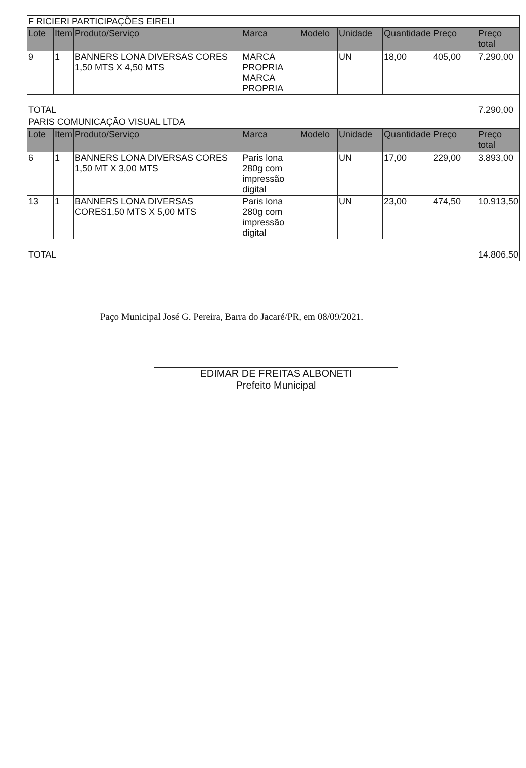| F RICIERI PARTICIPAÇÕES EIRELI | | | | | | | | |
| Lote | Item | Produto/Serviço | Marca | Modelo | Unidade | Quantidade | Preço | Preço total |
| 9 | 1 | BANNERS LONA DIVERSAS CORES 1,50 MTS X 4,50 MTS | MARCA PROPRIA MARCA PROPRIA | | UN | 18,00 | 405,00 | 7.290,00 |
| TOTAL | | | | | | | | 7.290,00 |
| PARIS COMUNICAÇÃO VISUAL LTDA | | | | | | | | |
| Lote | Item | Produto/Serviço | Marca | Modelo | Unidade | Quantidade | Preço | Preço total |
| 6 | 1 | BANNERS LONA DIVERSAS CORES 1,50 MT X 3,00 MTS | Paris lona 280g com impressão digital | | UN | 17,00 | 229,00 | 3.893,00 |
| 13 | 1 | BANNERS LONA DIVERSAS CORES1,50 MTS X 5,00 MTS | Paris lona 280g com impressão digital | | UN | 23,00 | 474,50 | 10.913,50 |
| TOTAL | | | | | | | | 14.806,50 |
Paço Municipal José G. Pereira, Barra do Jacaré/PR, em 08/09/2021.
EDIMAR DE FREITAS ALBONETI
Prefeito Municipal